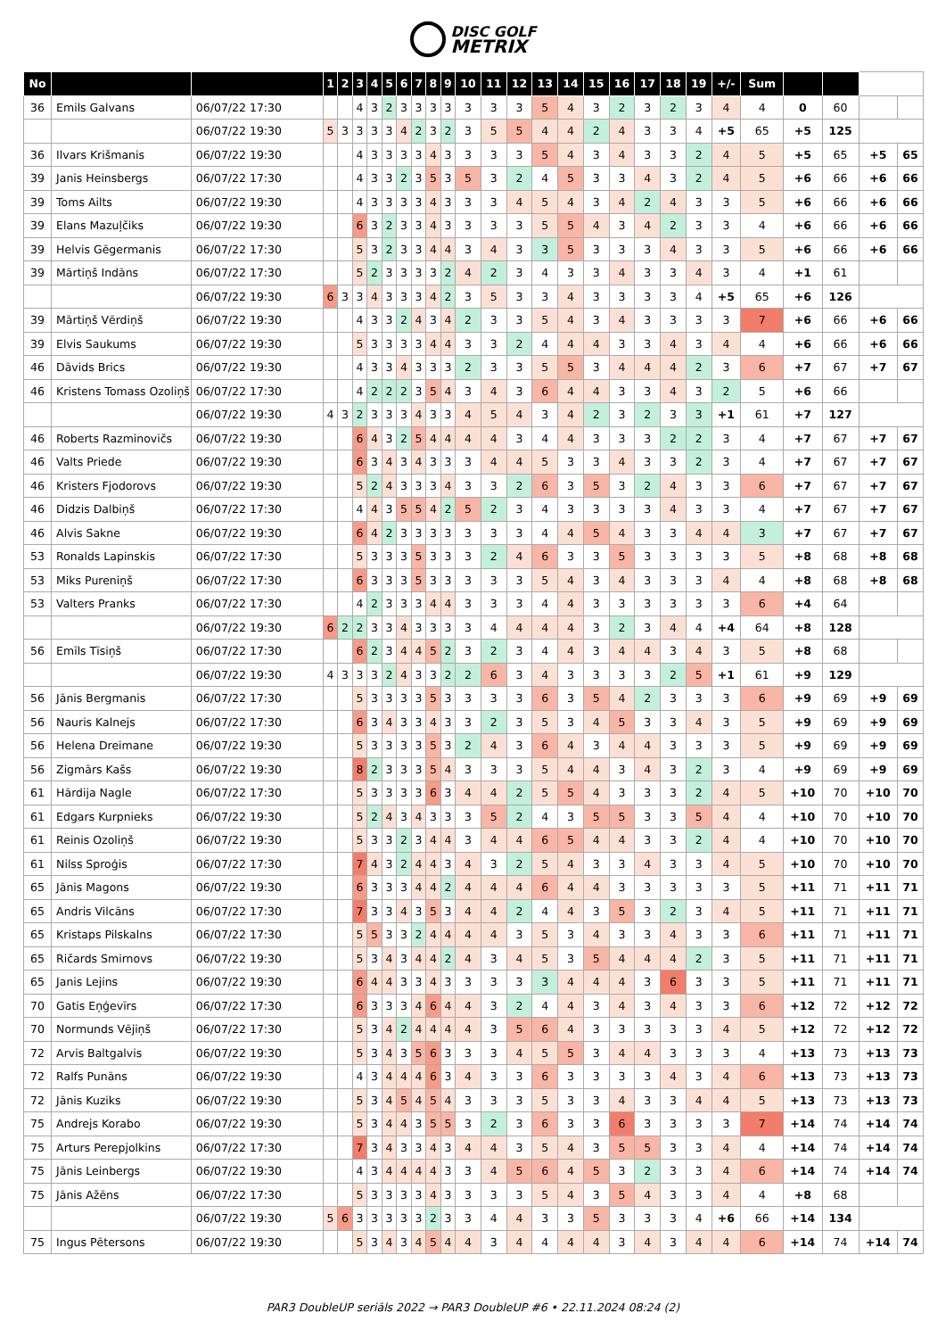DISC GOLF
METRIX
| No | | | 1 | 2 | 3 | 4 | 5 | 6 | 7 | 8 | 9 | 10 | 11 | 12 | 13 | 14 | 15 | 16 | 17 | 18 | 19 | +/- | Sum | | | | |
| --- | --- | --- | --- | --- | --- | --- | --- | --- | --- | --- | --- | --- | --- | --- | --- | --- | --- | --- | --- | --- | --- | --- | --- | --- | --- | --- | --- |
| 36 | Emils Galvans | 06/07/22 17:30 | | | 4 | 3 | 2 | 3 | 3 | 3 | 3 | 3 | 3 | 3 | 5 | 4 | 3 | 2 | 3 | 2 | 3 | 4 | 4 | 0 | 60 | | |
| | | 06/07/22 19:30 | 5 | 3 | 3 | 3 | 3 | 4 | 2 | 3 | 2 | 3 | 5 | 5 | 4 | 4 | 2 | 4 | 3 | 3 | 4 | +5 | 65 | +5 | 125 | | |
| 36 | Ilvars Krišmanis | 06/07/22 19:30 | | | 4 | 3 | 3 | 3 | 3 | 4 | 3 | 3 | 3 | 3 | 5 | 4 | 3 | 4 | 3 | 3 | 2 | 4 | 5 | +5 | 65 | +5 | 65 |
| 39 | Janis Heinsbergs | 06/07/22 17:30 | | | 4 | 3 | 3 | 2 | 3 | 5 | 3 | 5 | 3 | 2 | 4 | 5 | 3 | 3 | 4 | 3 | 2 | 4 | 5 | +6 | 66 | +6 | 66 |
| 39 | Toms Ailts | 06/07/22 19:30 | | | 4 | 3 | 3 | 3 | 3 | 4 | 3 | 3 | 3 | 4 | 5 | 4 | 3 | 4 | 2 | 4 | 3 | 3 | 5 | +6 | 66 | +6 | 66 |
| 39 | Elans Mazuļčiks | 06/07/22 19:30 | | | 6 | 3 | 2 | 3 | 3 | 4 | 3 | 3 | 3 | 3 | 5 | 5 | 4 | 3 | 4 | 2 | 3 | 3 | 4 | +6 | 66 | +6 | 66 |
| 39 | Helvis Gēgermanis | 06/07/22 17:30 | | | 5 | 3 | 2 | 3 | 3 | 4 | 4 | 3 | 4 | 3 | 3 | 5 | 3 | 3 | 3 | 4 | 3 | 3 | 5 | +6 | 66 | +6 | 66 |
| 39 | Mārtiņš Indāns | 06/07/22 17:30 | | | 5 | 2 | 3 | 3 | 3 | 3 | 2 | 4 | 2 | 3 | 4 | 3 | 3 | 4 | 3 | 3 | 4 | 3 | 4 | +1 | 61 | | |
| | | 06/07/22 19:30 | 6 | 3 | 3 | 4 | 3 | 3 | 3 | 4 | 2 | 3 | 5 | 3 | 3 | 4 | 3 | 3 | 3 | 3 | 4 | +5 | 65 | +6 | 126 | | |
| 39 | Mārtiņš Vērdiņš | 06/07/22 19:30 | | | 4 | 3 | 3 | 2 | 4 | 3 | 4 | 2 | 3 | 3 | 5 | 4 | 3 | 4 | 3 | 3 | 3 | 3 | 7 | +6 | 66 | +6 | 66 |
| 39 | Elvis Saukums | 06/07/22 19:30 | | | 5 | 3 | 3 | 3 | 3 | 4 | 4 | 3 | 3 | 2 | 4 | 4 | 4 | 3 | 3 | 4 | 3 | 4 | 4 | +6 | 66 | +6 | 66 |
| 46 | Dāvids Brics | 06/07/22 19:30 | | | 4 | 3 | 3 | 4 | 3 | 3 | 3 | 2 | 3 | 3 | 5 | 5 | 3 | 4 | 4 | 4 | 2 | 3 | 6 | +7 | 67 | +7 | 67 |
| 46 | Kristens Tomass Ozoliņš | 06/07/22 17:30 | | | 4 | 2 | 2 | 2 | 3 | 5 | 4 | 3 | 4 | 3 | 6 | 4 | 4 | 3 | 3 | 4 | 3 | 2 | 5 | +6 | 66 | | |
| | | 06/07/22 19:30 | 4 | 3 | 2 | 3 | 3 | 3 | 4 | 3 | 3 | 4 | 5 | 4 | 3 | 4 | 2 | 3 | 2 | 3 | 3 | +1 | 61 | +7 | 127 | | |
| 46 | Roberts Razminovičs | 06/07/22 19:30 | | | 6 | 4 | 3 | 2 | 5 | 4 | 4 | 4 | 4 | 3 | 4 | 4 | 3 | 3 | 3 | 2 | 2 | 3 | 4 | +7 | 67 | +7 | 67 |
| 46 | Valts Priede | 06/07/22 19:30 | | | 6 | 3 | 4 | 3 | 4 | 3 | 3 | 3 | 4 | 4 | 5 | 3 | 3 | 4 | 3 | 3 | 2 | 3 | 4 | +7 | 67 | +7 | 67 |
| 46 | Kristers Fjodorovs | 06/07/22 19:30 | | | 5 | 2 | 4 | 3 | 3 | 3 | 4 | 3 | 3 | 2 | 6 | 3 | 5 | 3 | 2 | 4 | 3 | 3 | 6 | +7 | 67 | +7 | 67 |
| 46 | Didzis Dalbiņš | 06/07/22 17:30 | | | 4 | 4 | 3 | 5 | 5 | 4 | 2 | 5 | 2 | 3 | 4 | 3 | 3 | 3 | 3 | 4 | 3 | 3 | 4 | +7 | 67 | +7 | 67 |
| 46 | Alvis Sakne | 06/07/22 19:30 | | | 6 | 4 | 2 | 3 | 3 | 3 | 3 | 3 | 3 | 3 | 4 | 4 | 5 | 4 | 3 | 3 | 4 | 4 | 3 | +7 | 67 | +7 | 67 |
| 53 | Ronalds Lapinskis | 06/07/22 17:30 | | | 5 | 3 | 3 | 3 | 5 | 3 | 3 | 3 | 2 | 4 | 6 | 3 | 3 | 5 | 3 | 3 | 3 | 3 | 5 | +8 | 68 | +8 | 68 |
| 53 | Miks Pureniņš | 06/07/22 17:30 | | | 6 | 3 | 3 | 3 | 5 | 3 | 3 | 3 | 3 | 3 | 5 | 4 | 3 | 4 | 3 | 3 | 3 | 4 | 4 | +8 | 68 | +8 | 68 |
| 53 | Valters Pranks | 06/07/22 17:30 | | | 4 | 2 | 3 | 3 | 3 | 4 | 4 | 3 | 3 | 3 | 4 | 4 | 3 | 3 | 3 | 3 | 3 | 3 | 6 | +4 | 64 | | |
| | | 06/07/22 19:30 | 6 | 2 | 2 | 3 | 3 | 4 | 3 | 3 | 3 | 3 | 4 | 4 | 4 | 4 | 3 | 2 | 3 | 4 | 4 | +4 | 64 | +8 | 128 | | |
| 56 | Emīls Tīsiņš | 06/07/22 17:30 | | | 6 | 2 | 3 | 4 | 4 | 5 | 2 | 3 | 2 | 3 | 4 | 4 | 3 | 4 | 4 | 3 | 4 | 3 | 5 | +8 | 68 | | |
| | | 06/07/22 19:30 | 4 | 3 | 3 | 3 | 2 | 4 | 3 | 3 | 2 | 2 | 6 | 3 | 4 | 3 | 3 | 3 | 3 | 2 | 5 | +1 | 61 | +9 | 129 | | |
| 56 | Jānis Bergmanis | 06/07/22 17:30 | | | 5 | 3 | 3 | 3 | 3 | 5 | 3 | 3 | 3 | 3 | 6 | 3 | 5 | 4 | 2 | 3 | 3 | 3 | 6 | +9 | 69 | +9 | 69 |
| 56 | Nauris Kalnejs | 06/07/22 17:30 | | | 6 | 3 | 4 | 3 | 3 | 4 | 3 | 3 | 2 | 3 | 5 | 3 | 4 | 5 | 3 | 3 | 4 | 3 | 5 | +9 | 69 | +9 | 69 |
| 56 | Helena Dreimane | 06/07/22 19:30 | | | 5 | 3 | 3 | 3 | 3 | 5 | 3 | 2 | 4 | 3 | 6 | 4 | 3 | 4 | 4 | 3 | 3 | 3 | 5 | +9 | 69 | +9 | 69 |
| 56 | Zigmārs Kašs | 06/07/22 19:30 | | | 8 | 2 | 3 | 3 | 3 | 5 | 4 | 3 | 3 | 3 | 5 | 4 | 4 | 3 | 4 | 3 | 2 | 3 | 4 | +9 | 69 | +9 | 69 |
| 61 | Hārdija Nagle | 06/07/22 17:30 | | | 5 | 3 | 3 | 3 | 3 | 6 | 3 | 4 | 4 | 2 | 5 | 5 | 4 | 3 | 3 | 3 | 2 | 4 | 5 | +10 | 70 | +10 | 70 |
| 61 | Edgars Kurpnieks | 06/07/22 19:30 | | | 5 | 2 | 4 | 3 | 4 | 3 | 3 | 3 | 5 | 2 | 4 | 3 | 5 | 5 | 3 | 3 | 5 | 4 | 4 | +10 | 70 | +10 | 70 |
| 61 | Reinis Ozoliņš | 06/07/22 19:30 | | | 5 | 3 | 3 | 2 | 3 | 4 | 4 | 3 | 4 | 4 | 6 | 5 | 4 | 4 | 3 | 3 | 2 | 4 | 4 | +10 | 70 | +10 | 70 |
| 61 | Nilss Sproģis | 06/07/22 17:30 | | | 7 | 4 | 3 | 2 | 4 | 4 | 3 | 4 | 3 | 2 | 5 | 4 | 3 | 3 | 4 | 3 | 3 | 4 | 5 | +10 | 70 | +10 | 70 |
| 65 | Jānis Magons | 06/07/22 19:30 | | | 6 | 3 | 3 | 3 | 4 | 4 | 2 | 4 | 4 | 4 | 6 | 4 | 4 | 3 | 3 | 3 | 3 | 3 | 5 | +11 | 71 | +11 | 71 |
| 65 | Andris Vilcāns | 06/07/22 17:30 | | | 7 | 3 | 3 | 4 | 3 | 5 | 3 | 4 | 4 | 2 | 4 | 4 | 3 | 5 | 3 | 2 | 3 | 4 | 5 | +11 | 71 | +11 | 71 |
| 65 | Kristaps Pilskalns | 06/07/22 17:30 | | | 5 | 5 | 3 | 3 | 2 | 4 | 4 | 4 | 4 | 3 | 5 | 3 | 4 | 3 | 3 | 4 | 3 | 3 | 6 | +11 | 71 | +11 | 71 |
| 65 | Ričards Smirnovs | 06/07/22 19:30 | | | 5 | 3 | 4 | 3 | 4 | 4 | 2 | 4 | 3 | 4 | 5 | 3 | 5 | 4 | 4 | 4 | 2 | 3 | 5 | +11 | 71 | +11 | 71 |
| 65 | Janis Lejins | 06/07/22 19:30 | | | 6 | 4 | 4 | 3 | 3 | 4 | 3 | 3 | 3 | 3 | 3 | 4 | 4 | 4 | 3 | 6 | 3 | 3 | 5 | +11 | 71 | +11 | 71 |
| 70 | Gatis Eņģevīrs | 06/07/22 17:30 | | | 6 | 3 | 3 | 3 | 4 | 6 | 4 | 4 | 3 | 2 | 4 | 4 | 3 | 4 | 3 | 4 | 3 | 3 | 6 | +12 | 72 | +12 | 72 |
| 70 | Normunds Vējiņš | 06/07/22 17:30 | | | 5 | 3 | 4 | 2 | 4 | 4 | 4 | 4 | 3 | 5 | 6 | 4 | 3 | 3 | 3 | 3 | 3 | 4 | 5 | +12 | 72 | +12 | 72 |
| 72 | Arvis Baltgalvis | 06/07/22 19:30 | | | 5 | 3 | 4 | 3 | 5 | 6 | 3 | 3 | 3 | 4 | 5 | 5 | 3 | 4 | 4 | 3 | 3 | 3 | 4 | +13 | 73 | +13 | 73 |
| 72 | Ralfs Punāns | 06/07/22 19:30 | | | 4 | 3 | 4 | 4 | 4 | 6 | 3 | 4 | 3 | 3 | 6 | 3 | 3 | 3 | 3 | 4 | 3 | 4 | 6 | +13 | 73 | +13 | 73 |
| 72 | Jānis Kuziks | 06/07/22 19:30 | | | 5 | 3 | 4 | 5 | 4 | 5 | 4 | 3 | 3 | 3 | 5 | 3 | 3 | 4 | 3 | 3 | 4 | 4 | 5 | +13 | 73 | +13 | 73 |
| 75 | Andrejs Korabo | 06/07/22 19:30 | | | 5 | 3 | 4 | 4 | 3 | 5 | 5 | 3 | 2 | 3 | 6 | 3 | 3 | 6 | 3 | 3 | 3 | 3 | 7 | +14 | 74 | +14 | 74 |
| 75 | Arturs Perepjolkins | 06/07/22 17:30 | | | 7 | 3 | 4 | 3 | 3 | 4 | 3 | 4 | 4 | 3 | 5 | 4 | 3 | 5 | 5 | 3 | 3 | 4 | 4 | +14 | 74 | +14 | 74 |
| 75 | Jānis Leinbergs | 06/07/22 19:30 | | | 4 | 3 | 4 | 4 | 4 | 4 | 3 | 3 | 4 | 5 | 6 | 4 | 5 | 3 | 2 | 3 | 3 | 4 | 6 | +14 | 74 | +14 | 74 |
| 75 | Jānis Ažēns | 06/07/22 17:30 | | | 5 | 3 | 3 | 3 | 3 | 4 | 3 | 3 | 3 | 3 | 5 | 4 | 3 | 5 | 4 | 3 | 3 | 4 | 4 | +8 | 68 | | |
| | | 06/07/22 19:30 | 5 | 6 | 3 | 3 | 3 | 3 | 3 | 2 | 3 | 3 | 4 | 4 | 3 | 3 | 5 | 3 | 3 | 3 | 4 | +6 | 66 | +14 | 134 | | |
| 75 | Ingus Pētersons | 06/07/22 19:30 | | | 5 | 3 | 4 | 3 | 4 | 5 | 4 | 4 | 3 | 4 | 4 | 4 | 4 | 3 | 4 | 3 | 4 | 4 | 6 | +14 | 74 | +14 | 74 |
PAR3 DoubleUP seriāls 2022 → PAR3 DoubleUP #6 • 22.11.2024 08:24 (2)